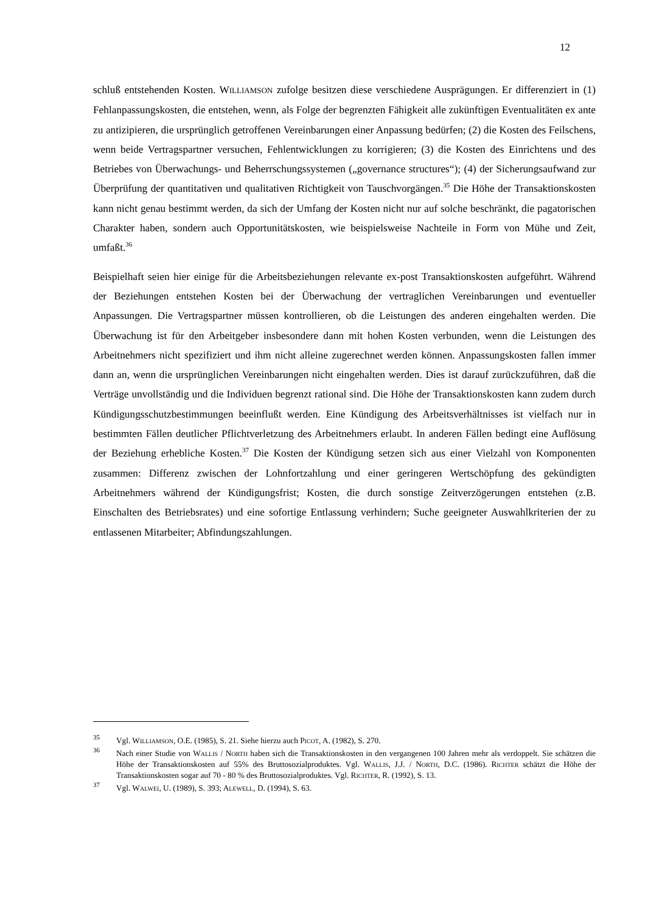12
schluß entstehenden Kosten. WILLIAMSON zufolge besitzen diese verschiedene Ausprägungen. Er differenziert in (1) Fehlanpassungskosten, die entstehen, wenn, als Folge der begrenzten Fähigkeit alle zukünftigen Eventualitäten ex ante zu antizipieren, die ursprünglich getroffenen Vereinbarungen einer Anpassung bedürfen; (2) die Kosten des Feilschens, wenn beide Vertragspartner versuchen, Fehlentwicklungen zu korrigieren; (3) die Kosten des Einrichtens und des Betriebes von Überwachungs- und Beherrschungssystemen („governance structures“); (4) der Sicherungsaufwand zur Überprüfung der quantitativen und qualitativen Richtigkeit von Tauschvorgängen.<sup>35</sup> Die Höhe der Transaktionskosten kann nicht genau bestimmt werden, da sich der Umfang der Kosten nicht nur auf solche beschränkt, die pagatorischen Charakter haben, sondern auch Opportunitätskosten, wie beispielsweise Nachteile in Form von Mühe und Zeit, umfaßt.<sup>36</sup>
Beispielhaft seien hier einige für die Arbeitsbeziehungen relevante ex-post Transaktionskosten aufgeführt. Während der Beziehungen entstehen Kosten bei der Überwachung der vertraglichen Vereinbarungen und eventueller Anpassungen. Die Vertragspartner müssen kontrollieren, ob die Leistungen des anderen eingehalten werden. Die Überwachung ist für den Arbeitgeber insbesondere dann mit hohen Kosten verbunden, wenn die Leistungen des Arbeitnehmers nicht spezifiziert und ihm nicht alleine zugerechnet werden können. Anpassungskosten fallen immer dann an, wenn die ursprünglichen Vereinbarungen nicht eingehalten werden. Dies ist darauf zurückzuführen, daß die Verträge unvollständig und die Individuen begrenzt rational sind. Die Höhe der Transaktionskosten kann zudem durch Kündigungsschutzbestimmungen beeinflußt werden. Eine Kündigung des Arbeitsverhältnisses ist vielfach nur in bestimmten Fällen deutlicher Pflichtverletzung des Arbeitnehmers erlaubt. In anderen Fällen bedingt eine Auflösung der Beziehung erhebliche Kosten.<sup>37</sup> Die Kosten der Kündigung setzen sich aus einer Vielzahl von Komponenten zusammen: Differenz zwischen der Lohnfortzahlung und einer geringeren Wertschöpfung des gekündigten Arbeitnehmers während der Kündigungsfrist; Kosten, die durch sonstige Zeitverzögerungen entstehen (z.B. Einschalten des Betriebsrates) und eine sofortige Entlassung verhindern; Suche geeigneter Auswahlkriterien der zu entlassenen Mitarbeiter; Abfindungszahlungen.
35 Vgl. WILLIAMSON, O.E. (1985), S. 21. Siehe hierzu auch PICOT, A. (1982), S. 270.
36 Nach einer Studie von WALLIS / NORTH haben sich die Transaktionskosten in den vergangenen 100 Jahren mehr als verdoppelt. Sie schätzen die Höhe der Transaktionskosten auf 55% des Bruttosozialproduktes. Vgl. WALLIS, J.J. / NORTH, D.C. (1986). RICHTER schätzt die Höhe der Transaktionskosten sogar auf 70 - 80 % des Bruttosozialproduktes. Vgl. RICHTER, R. (1992), S. 13.
37 Vgl. WALWEI, U. (1989), S. 393; ALEWELL, D. (1994), S. 63.